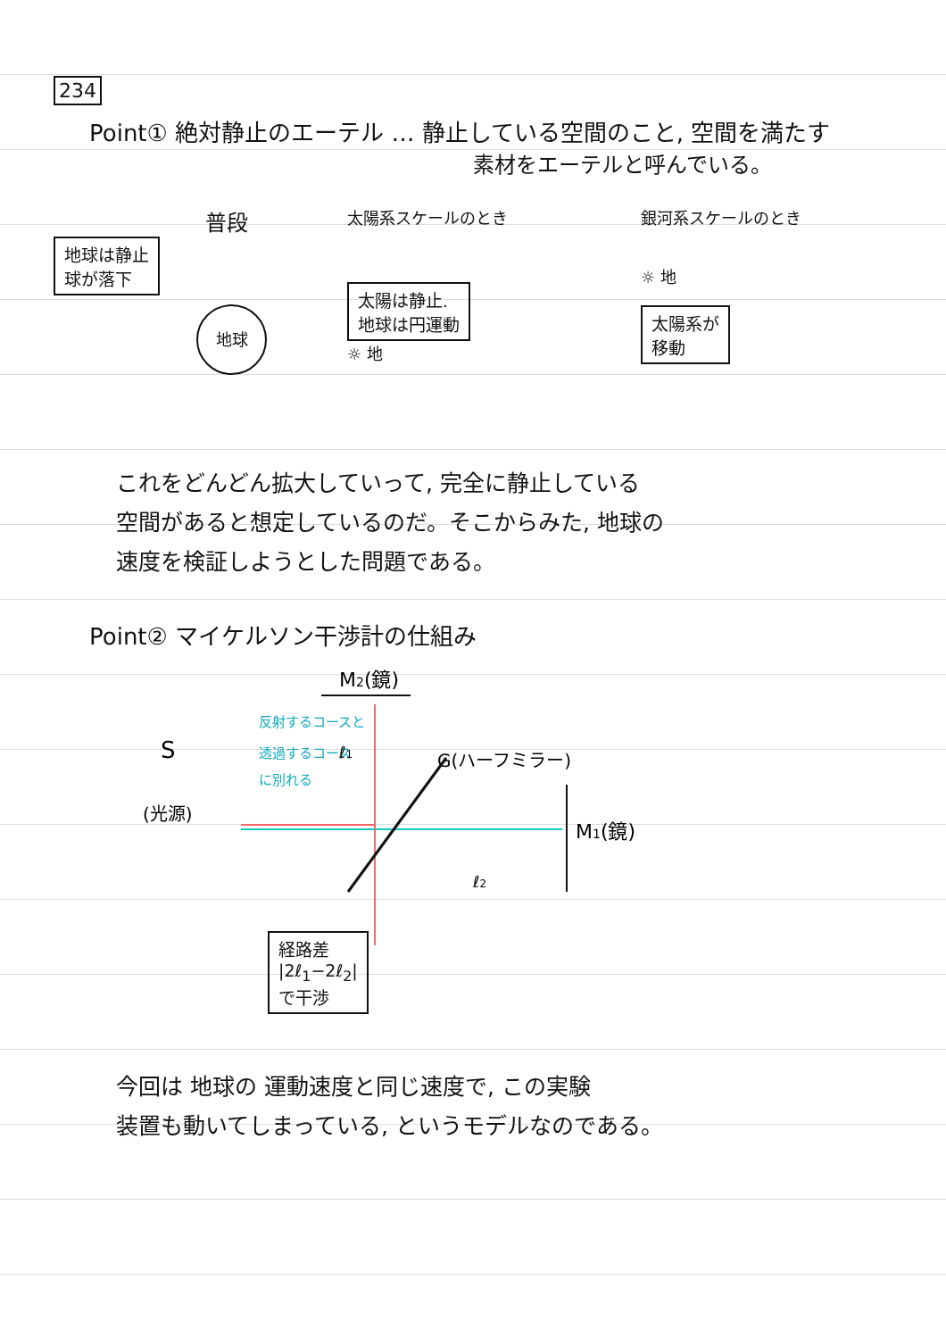234
Point① 絶対静止のエーテル … 静止している空間のこと, 空間を満たす
素材をエーテルと呼んでいる。
普段
地球は静止
球が落下
地球
太陽系スケールのとき
太陽は静止.
地球は円運動
☼ 地
銀河系スケールのとき
☼ 地
太陽系が
移動
これをどんどん拡大していって, 完全に静止している
空間があると想定しているのだ。そこからみた, 地球の
速度を検証しようとした問題である。
Point② マイケルソン干渉計の仕組み
M2(鏡)
S
(光源)
反射するコースと
透過するコース
に別れる
G(ハーフミラー)
M1(鏡)
ℓ2
ℓ1
経路差
|2ℓ<sub>1</sub>−2ℓ<sub>2</sub>|
で干渉
今回は 地球の 運動速度と同じ速度で, この実験
装置も動いてしまっている, というモデルなのである。